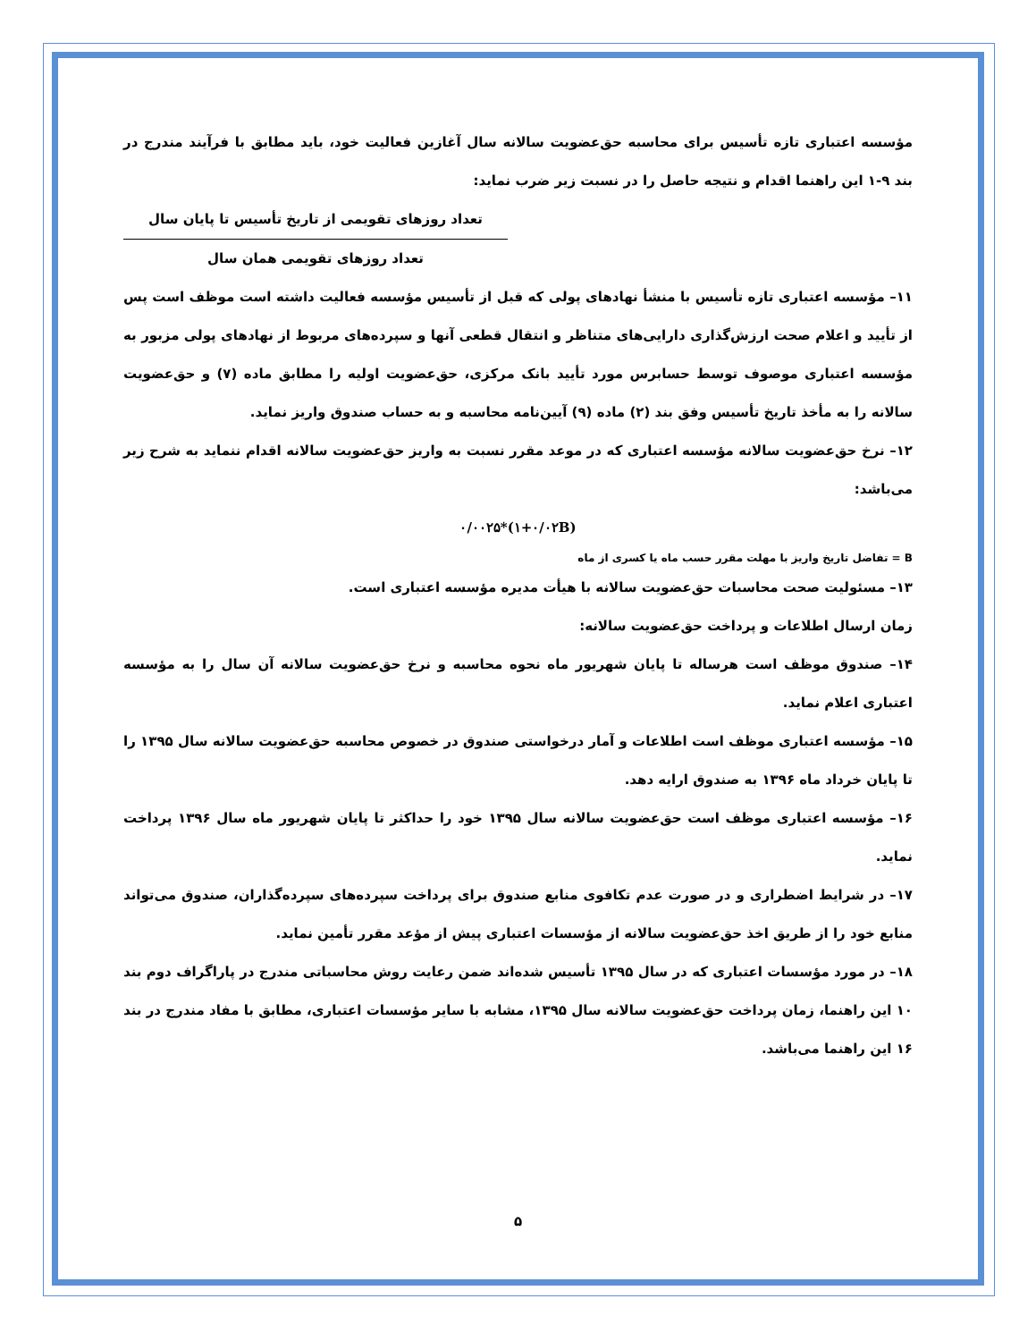مؤسسه اعتباری تازه تأسیس برای محاسبه حق‌عضویت سالانه سال آغازین فعالیت خود، باید مطابق با فرآیند مندرج در بند ۹-۱ این راهنما اقدام و نتیجه حاصل را در نسبت زیر ضرب نماید:
تعداد روزهای تقویمی از تاریخ تأسیس تا پایان سال
تعداد روزهای تقویمی همان سال
۱۱– مؤسسه اعتباری تازه تأسیس با منشأ نهادهای پولی که قبل از تأسیس مؤسسه فعالیت داشته است موظف است پس از تأیید و اعلام صحت ارزش‌گذاری دارایی‌های متناظر و انتقال قطعی آنها و سپرده‌های مربوط از نهادهای پولی مزبور به مؤسسه اعتباری موصوف توسط حسابرس مورد تأیید بانک مرکزی، حق‌عضویت اولیه را مطابق ماده (۷) و حق‌عضویت سالانه را به مأخذ تاریخ تأسیس وفق بند (۲) ماده (۹) آیین‌نامه محاسبه و به حساب صندوق واریز نماید.
۱۲– نرخ حق‌عضویت سالانه مؤسسه اعتباری که در موعد مقرر نسبت به واریز حق‌عضویت سالانه اقدام ننماید به شرح زیر می‌باشد:
۰/۰۰۲۵*(۱+۰/۰۲B)
B = تفاضل تاریخ واریز با مهلت مقرر حسب ماه یا کسری از ماه
۱۳– مسئولیت صحت محاسبات حق‌عضویت سالانه با هیأت مدیره مؤسسه اعتباری است.
زمان ارسال اطلاعات و پرداخت حق‌عضویت سالانه:
۱۴– صندوق موظف است هرساله تا پایان شهریور ماه نحوه محاسبه و نرخ حق‌عضویت سالانه آن سال را به مؤسسه اعتباری اعلام نماید.
۱۵– مؤسسه اعتباری موظف است اطلاعات و آمار درخواستی صندوق در خصوص محاسبه حق‌عضویت سالانه سال ۱۳۹۵ را تا پایان خرداد ماه ۱۳۹۶ به صندوق ارایه دهد.
۱۶– مؤسسه اعتباری موظف است حق‌عضویت سالانه سال ۱۳۹۵ خود را حداکثر تا پایان شهریور ماه سال ۱۳۹۶ پرداخت نماید.
۱۷– در شرایط اضطراری و در صورت عدم تکافوی منابع صندوق برای پرداخت سپرده‌های سپرده‌گذاران، صندوق می‌تواند منابع خود را از طریق اخذ حق‌عضویت سالانه از مؤسسات اعتباری پیش از مؤعد مقرر تأمین نماید.
۱۸– در مورد مؤسسات اعتباری که در سال ۱۳۹۵ تأسیس شده‌اند ضمن رعایت روش محاسباتی مندرج در پاراگراف دوم بند ۱۰ این راهنما، زمان پرداخت حق‌عضویت سالانه سال ۱۳۹۵، مشابه با سایر مؤسسات اعتباری، مطابق با مفاد مندرج در بند ۱۶ این راهنما می‌باشد.
۵